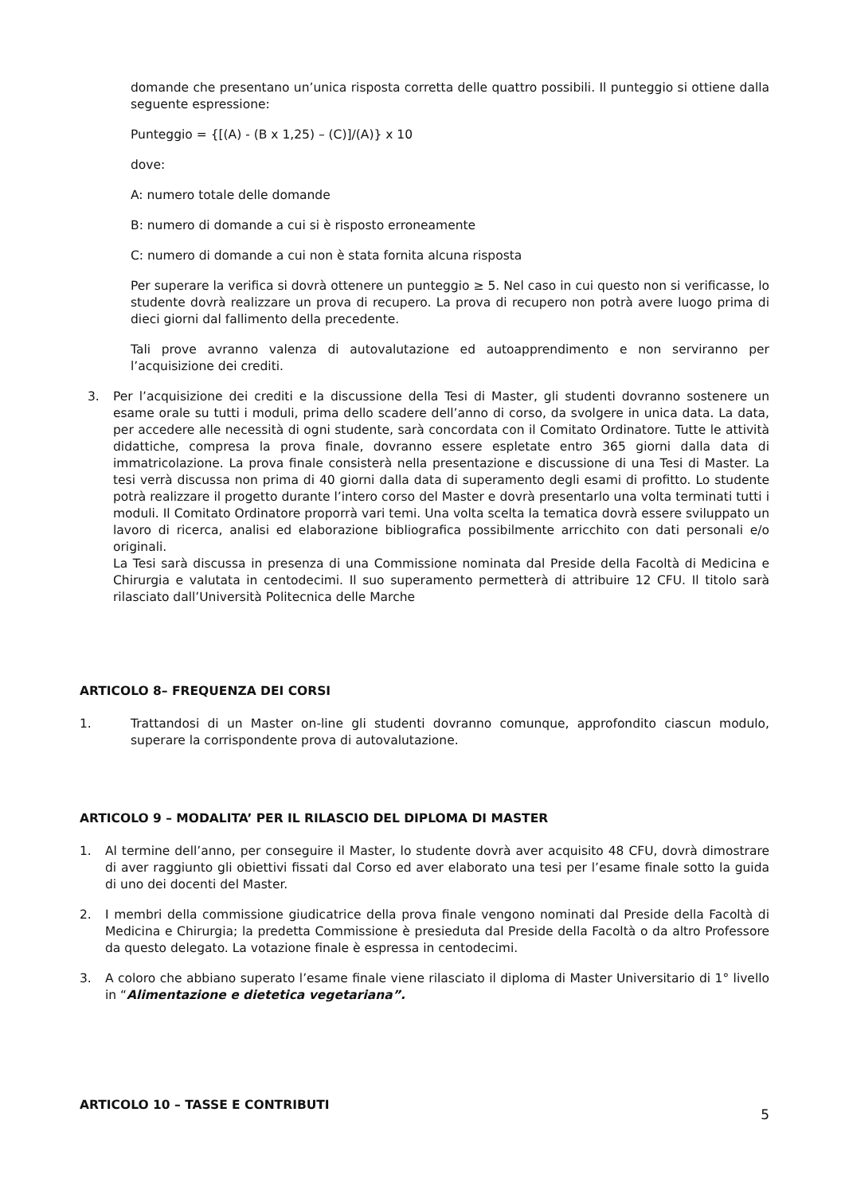domande che presentano un’unica risposta corretta delle quattro possibili. Il punteggio si ottiene dalla seguente espressione:
Punteggio = {[(A) - (B x 1,25) – (C)]/(A)} x 10
dove:
A: numero totale delle domande
B: numero di domande a cui si è risposto erroneamente
C: numero di domande a cui non è stata fornita alcuna risposta
Per superare la verifica si dovrà ottenere un punteggio ≥ 5. Nel caso in cui questo non si verificasse, lo studente dovrà realizzare un prova di recupero. La prova di recupero non potrà avere luogo prima di dieci giorni dal fallimento della precedente.
Tali prove avranno valenza di autovalutazione ed autoapprendimento e non serviranno per l’acquisizione dei crediti.
3. Per l’acquisizione dei crediti e la discussione della Tesi di Master, gli studenti dovranno sostenere un esame orale su tutti i moduli, prima dello scadere dell’anno di corso, da svolgere in unica data. La data, per accedere alle necessità di ogni studente, sarà concordata con il Comitato Ordinatore. Tutte le attività didattiche, compresa la prova finale, dovranno essere espletate entro 365 giorni dalla data di immatricolazione. La prova finale consisterà nella presentazione e discussione di una Tesi di Master. La tesi verrà discussa non prima di 40 giorni dalla data di superamento degli esami di profitto. Lo studente potrà realizzare il progetto durante l’intero corso del Master e dovrà presentarlo una volta terminati tutti i moduli. Il Comitato Ordinatore proporrà vari temi. Una volta scelta la tematica dovrà essere sviluppato un lavoro di ricerca, analisi ed elaborazione bibliografica possibilmente arricchito con dati personali e/o originali.
La Tesi sarà discussa in presenza di una Commissione nominata dal Preside della Facoltà di Medicina e Chirurgia e valutata in centodecimi. Il suo superamento permetterà di attribuire 12 CFU. Il titolo sarà rilasciato dall’Università Politecnica delle Marche
ARTICOLO 8– FREQUENZA DEI CORSI
1. Trattandosi di un Master on-line gli studenti dovranno comunque, approfondito ciascun modulo, superare la corrispondente prova di autovalutazione.
ARTICOLO 9 – MODALITA’ PER IL RILASCIO DEL DIPLOMA DI MASTER
1. Al termine dell’anno, per conseguire il Master, lo studente dovrà aver acquisito 48 CFU, dovrà dimostrare di aver raggiunto gli obiettivi fissati dal Corso ed aver elaborato una tesi per l’esame finale sotto la guida di uno dei docenti del Master.
2. I membri della commissione giudicatrice della prova finale vengono nominati dal Preside della Facoltà di Medicina e Chirurgia; la predetta Commissione è presieduta dal Preside della Facoltà o da altro Professore da questo delegato. La votazione finale è espressa in centodecimi.
3. A coloro che abbiano superato l’esame finale viene rilasciato il diploma di Master Universitario di 1° livello in “Alimentazione e dietetica vegetariana”.
ARTICOLO 10 – TASSE E CONTRIBUTI
5